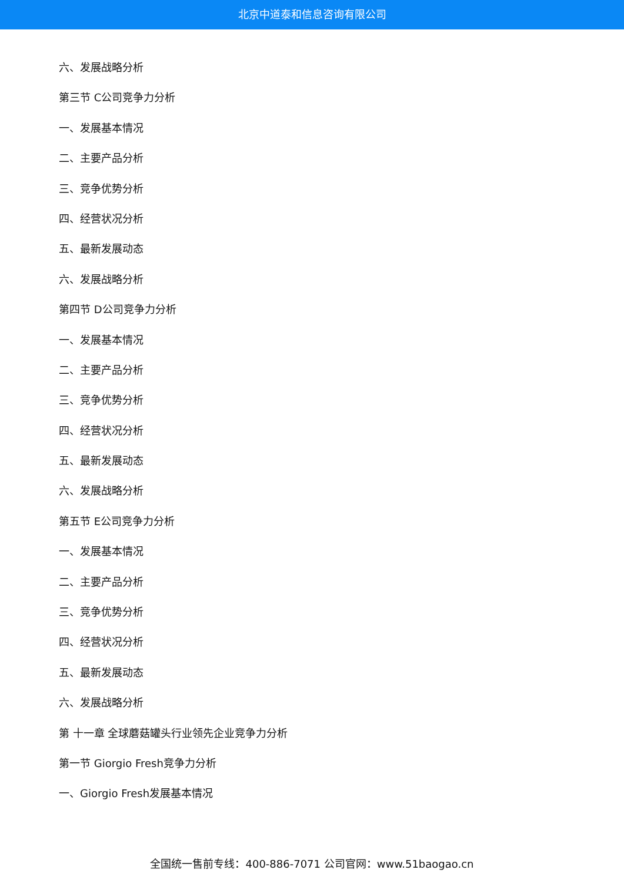北京中道泰和信息咨询有限公司
六、发展战略分析
第三节 C公司竞争力分析
一、发展基本情况
二、主要产品分析
三、竞争优势分析
四、经营状况分析
五、最新发展动态
六、发展战略分析
第四节 D公司竞争力分析
一、发展基本情况
二、主要产品分析
三、竞争优势分析
四、经营状况分析
五、最新发展动态
六、发展战略分析
第五节 E公司竞争力分析
一、发展基本情况
二、主要产品分析
三、竞争优势分析
四、经营状况分析
五、最新发展动态
六、发展战略分析
第 十一章 全球蘑菇罐头行业领先企业竞争力分析
第一节 Giorgio Fresh竞争力分析
一、Giorgio Fresh发展基本情况
全国统一售前专线：400-886-7071 公司官网：www.51baogao.cn